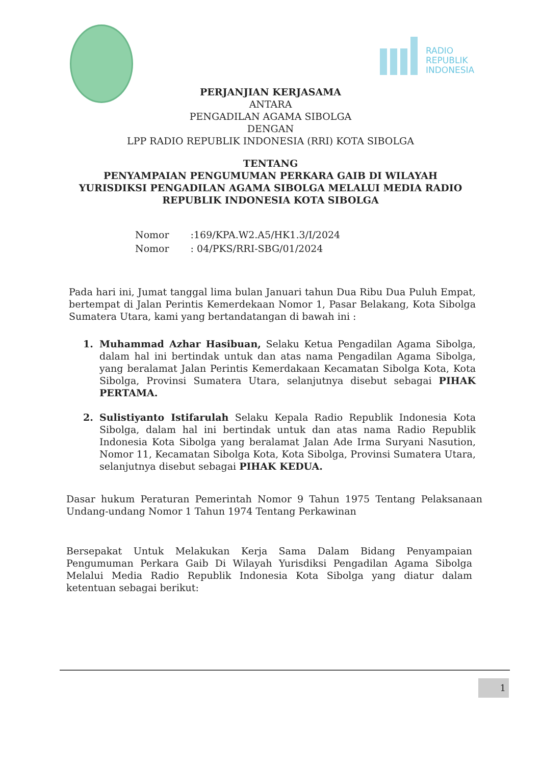RADIO
REPUBLIK
INDONESIA
PERJANJIAN KERJASAMA
ANTARA
PENGADILAN AGAMA SIBOLGA
DENGAN
LPP RADIO REPUBLIK INDONESIA (RRI) KOTA SIBOLGA
TENTANG
PENYAMPAIAN PENGUMUMAN PERKARA GAIB DI WILAYAH
YURISDIKSI PENGADILAN AGAMA SIBOLGA MELALUI MEDIA RADIO
REPUBLIK INDONESIA KOTA SIBOLGA
| Nomor | :169/KPA.W2.A5/HK1.3/I/2024 |
| Nomor | : 04/PKS/RRI-SBG/01/2024 |
Pada hari ini, Jumat tanggal lima bulan Januari tahun Dua Ribu Dua Puluh Empat, bertempat di Jalan Perintis Kemerdekaan Nomor 1, Pasar Belakang, Kota Sibolga Sumatera Utara, kami yang bertandatangan di bawah ini :
1. Muhammad Azhar Hasibuan, Selaku Ketua Pengadilan Agama Sibolga, dalam hal ini bertindak untuk dan atas nama Pengadilan Agama Sibolga, yang beralamat Jalan Perintis Kemerdakaan Kecamatan Sibolga Kota, Kota Sibolga, Provinsi Sumatera Utara, selanjutnya disebut sebagai PIHAK PERTAMA.
2. Sulistiyanto Istifarulah Selaku Kepala Radio Republik Indonesia Kota Sibolga, dalam hal ini bertindak untuk dan atas nama Radio Republik Indonesia Kota Sibolga yang beralamat Jalan Ade Irma Suryani Nasution, Nomor 11, Kecamatan Sibolga Kota, Kota Sibolga, Provinsi Sumatera Utara, selanjutnya disebut sebagai PIHAK KEDUA.
Dasar hukum Peraturan Pemerintah Nomor 9 Tahun 1975 Tentang Pelaksanaan Undang-undang Nomor 1 Tahun 1974 Tentang Perkawinan
Bersepakat Untuk Melakukan Kerja Sama Dalam Bidang Penyampaian Pengumuman Perkara Gaib Di Wilayah Yurisdiksi Pengadilan Agama Sibolga Melalui Media Radio Republik Indonesia Kota Sibolga yang diatur dalam ketentuan sebagai berikut:
1